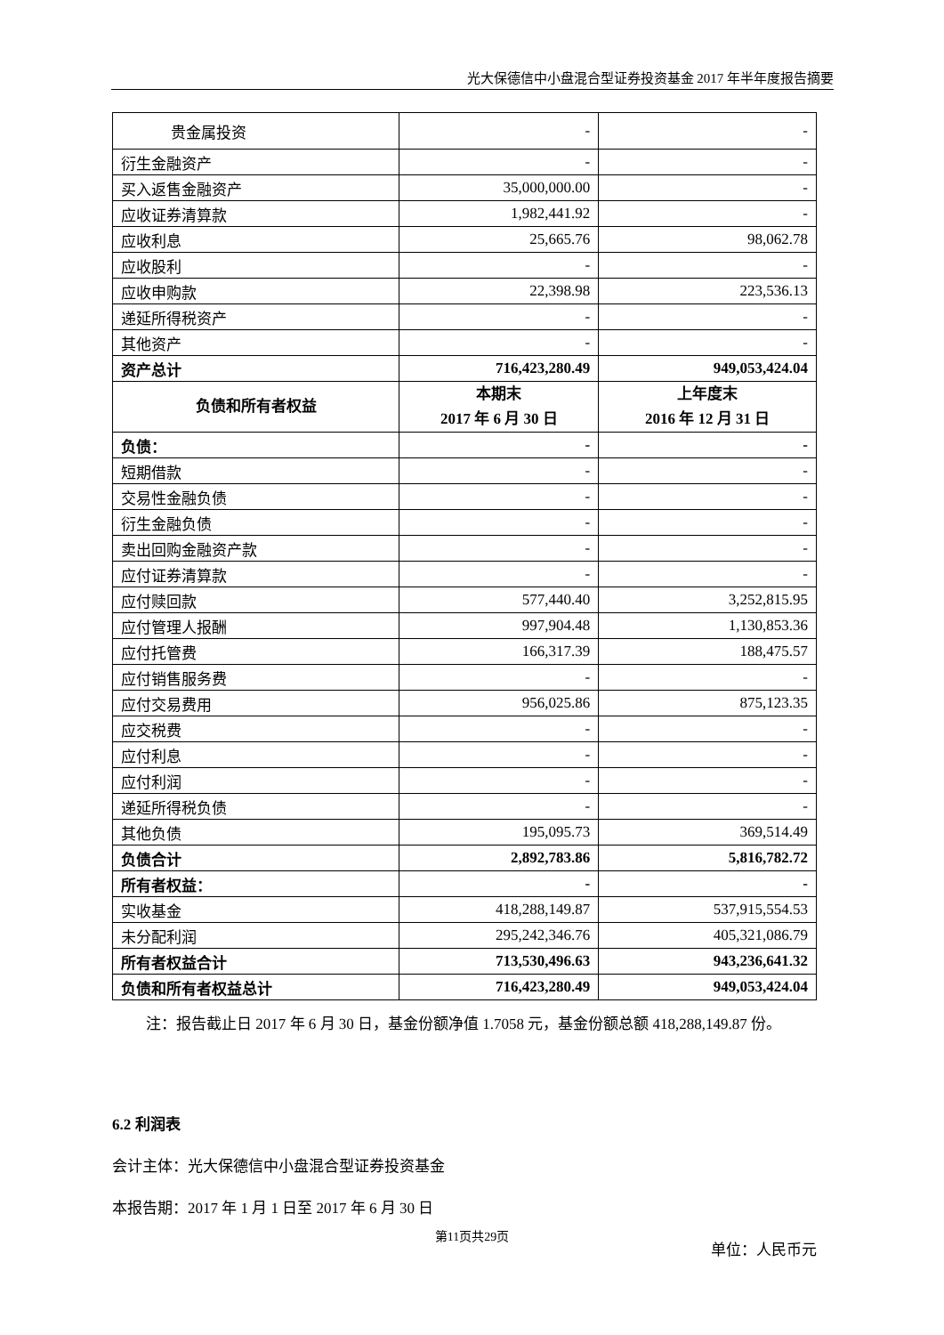光大保德信中小盘混合型证券投资基金 2017 年半年度报告摘要
| 贵金属投资 | - | - |
| 衍生金融资产 | - | - |
| 买入返售金融资产 | 35,000,000.00 | - |
| 应收证券清算款 | 1,982,441.92 | - |
| 应收利息 | 25,665.76 | 98,062.78 |
| 应收股利 | - | - |
| 应收申购款 | 22,398.98 | 223,536.13 |
| 递延所得税资产 | - | - |
| 其他资产 | - | - |
| 资产总计 | 716,423,280.49 | 949,053,424.04 |
| 负债和所有者权益 | 本期末 2017 年 6 月 30 日 | 上年度末 2016 年 12 月 31 日 |
| 负债： | - | - |
| 短期借款 | - | - |
| 交易性金融负债 | - | - |
| 衍生金融负债 | - | - |
| 卖出回购金融资产款 | - | - |
| 应付证券清算款 | - | - |
| 应付赎回款 | 577,440.40 | 3,252,815.95 |
| 应付管理人报酬 | 997,904.48 | 1,130,853.36 |
| 应付托管费 | 166,317.39 | 188,475.57 |
| 应付销售服务费 | - | - |
| 应付交易费用 | 956,025.86 | 875,123.35 |
| 应交税费 | - | - |
| 应付利息 | - | - |
| 应付利润 | - | - |
| 递延所得税负债 | - | - |
| 其他负债 | 195,095.73 | 369,514.49 |
| 负债合计 | 2,892,783.86 | 5,816,782.72 |
| 所有者权益： | - | - |
| 实收基金 | 418,288,149.87 | 537,915,554.53 |
| 未分配利润 | 295,242,346.76 | 405,321,086.79 |
| 所有者权益合计 | 713,530,496.63 | 943,236,641.32 |
| 负债和所有者权益总计 | 716,423,280.49 | 949,053,424.04 |
注：报告截止日 2017 年 6 月 30 日，基金份额净值 1.7058 元，基金份额总额 418,288,149.87 份。
6.2 利润表
会计主体：光大保德信中小盘混合型证券投资基金
本报告期：2017 年 1 月 1 日至 2017 年 6 月 30 日
单位：人民币元
第11页共29页